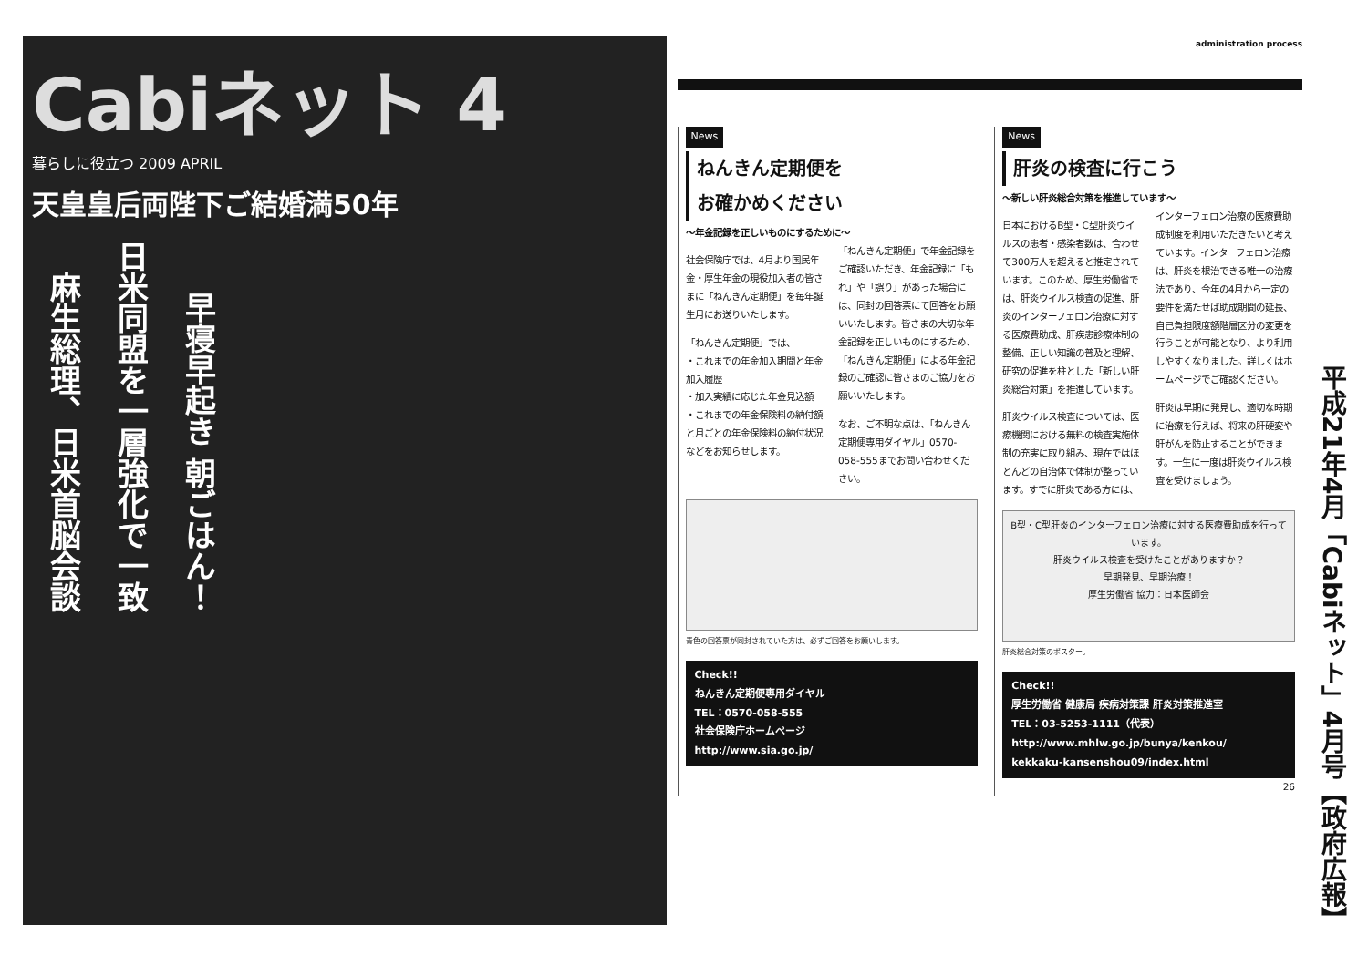Cabiネット 4
暮らしに役立つ 2009 APRIL
天皇皇后両陛下ご結婚満50年
麻生総理、日米首脳会談
日米同盟を一層強化で一致
早寝早起き 朝ごはん！
administration process
News
ねんきん定期便を
お確かめください
～年金記録を正しいものにするために～
社会保険庁では、4月より国民年金・厚生年金の現役加入者の皆さまに「ねんきん定期便」を毎年誕生月にお送りいたします。
「ねんきん定期便」では、
・これまでの年金加入期間と年金加入履歴
・加入実績に応じた年金見込額
・これまでの年金保険料の納付額と月ごとの年金保険料の納付状況
などをお知らせします。
「ねんきん定期便」で年金記録をご確認いただき、年金記録に「もれ」や「誤り」があった場合には、同封の回答票にて回答をお願いいたします。皆さまの大切な年金記録を正しいものにするため、「ねんきん定期便」による年金記録のご確認に皆さまのご協力をお願いいたします。
なお、ご不明な点は、「ねんきん定期便専用ダイヤル」0570-058-555までお問い合わせください。
青色の回答票が同封されていた方は、必ずご回答をお願いします。
Check!!
ねんきん定期便専用ダイヤル
TEL：0570-058-555
社会保険庁ホームページ
http://www.sia.go.jp/
News
肝炎の検査に行こう
～新しい肝炎総合対策を推進しています～
日本におけるB型・C型肝炎ウイルスの患者・感染者数は、合わせて300万人を超えると推定されています。このため、厚生労働省では、肝炎ウイルス検査の促進、肝炎のインターフェロン治療に対する医療費助成、肝疾患診療体制の整備、正しい知識の普及と理解、研究の促進を柱とした「新しい肝炎総合対策」を推進しています。
肝炎ウイルス検査については、医療機関における無料の検査実施体制の充実に取り組み、現在ではほとんどの自治体で体制が整っています。すでに肝炎である方には、インターフェロン治療の医療費助成制度を利用いただきたいと考えています。インターフェロン治療は、肝炎を根治できる唯一の治療法であり、今年の4月から一定の要件を満たせば助成期間の延長、自己負担限度額階層区分の変更を行うことが可能となり、より利用しやすくなりました。詳しくはホームページでご確認ください。
肝炎は早期に発見し、適切な時期に治療を行えば、将来の肝硬変や肝がんを防止することができます。一生に一度は肝炎ウイルス検査を受けましょう。
B型・C型肝炎のインターフェロン治療に対する医療費助成を行っています。
肝炎ウイルス検査を受けたことがありますか？
早期発見、早期治療！
厚生労働省 協力：日本医師会
肝炎総合対策のポスター。
Check!!
厚生労働省 健康局 疾病対策課 肝炎対策推進室
TEL：03-5253-1111（代表）
http://www.mhlw.go.jp/bunya/kenkou/
kekkaku-kansenshou09/index.html
26
平成21年4月「Cabiネット」4月号【政府広報】